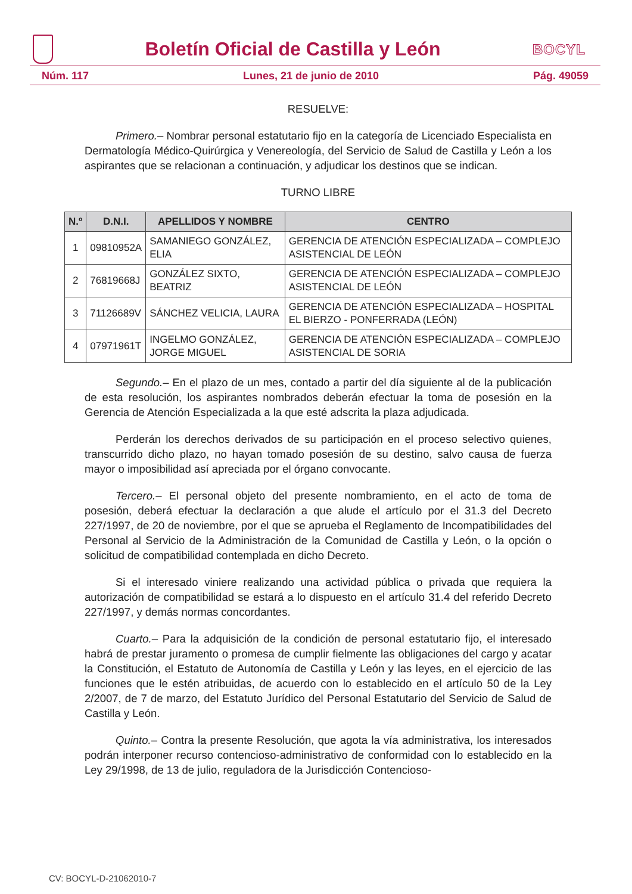Boletín Oficial de Castilla y León
BOCYL
Núm. 117 Lunes, 21 de junio de 2010 Pág. 49059
RESUELVE:
Primero.– Nombrar personal estatutario fijo en la categoría de Licenciado Especialista en Dermatología Médico-Quirúrgica y Venereología, del Servicio de Salud de Castilla y León a los aspirantes que se relacionan a continuación, y adjudicar los destinos que se indican.
TURNO LIBRE
| N.º | D.N.I. | APELLIDOS Y NOMBRE | CENTRO |
| --- | --- | --- | --- |
| 1 | 09810952A | SAMANIEGO GONZÁLEZ, ELIA | GERENCIA DE ATENCIÓN ESPECIALIZADA – COMPLEJO ASISTENCIAL DE LEÓN |
| 2 | 76819668J | GONZÁLEZ SIXTO, BEATRIZ | GERENCIA DE ATENCIÓN ESPECIALIZADA – COMPLEJO ASISTENCIAL DE LEÓN |
| 3 | 71126689V | SÁNCHEZ VELICIA, LAURA | GERENCIA DE ATENCIÓN ESPECIALIZADA – HOSPITAL EL BIERZO - PONFERRADA (LEÓN) |
| 4 | 07971961T | INGELMO GONZÁLEZ, JORGE MIGUEL | GERENCIA DE ATENCIÓN ESPECIALIZADA – COMPLEJO ASISTENCIAL DE SORIA |
Segundo.– En el plazo de un mes, contado a partir del día siguiente al de la publicación de esta resolución, los aspirantes nombrados deberán efectuar la toma de posesión en la Gerencia de Atención Especializada a la que esté adscrita la plaza adjudicada.
Perderán los derechos derivados de su participación en el proceso selectivo quienes, transcurrido dicho plazo, no hayan tomado posesión de su destino, salvo causa de fuerza mayor o imposibilidad así apreciada por el órgano convocante.
Tercero.– El personal objeto del presente nombramiento, en el acto de toma de posesión, deberá efectuar la declaración a que alude el artículo por el 31.3 del Decreto 227/1997, de 20 de noviembre, por el que se aprueba el Reglamento de Incompatibilidades del Personal al Servicio de la Administración de la Comunidad de Castilla y León, o la opción o solicitud de compatibilidad contemplada en dicho Decreto.
Si el interesado viniere realizando una actividad pública o privada que requiera la autorización de compatibilidad se estará a lo dispuesto en el artículo 31.4 del referido Decreto 227/1997, y demás normas concordantes.
Cuarto.– Para la adquisición de la condición de personal estatutario fijo, el interesado habrá de prestar juramento o promesa de cumplir fielmente las obligaciones del cargo y acatar la Constitución, el Estatuto de Autonomía de Castilla y León y las leyes, en el ejercicio de las funciones que le estén atribuidas, de acuerdo con lo establecido en el artículo 50 de la Ley 2/2007, de 7 de marzo, del Estatuto Jurídico del Personal Estatutario del Servicio de Salud de Castilla y León.
Quinto.– Contra la presente Resolución, que agota la vía administrativa, los interesados podrán interponer recurso contencioso-administrativo de conformidad con lo establecido en la Ley 29/1998, de 13 de julio, reguladora de la Jurisdicción Contencioso-
CV: BOCYL-D-21062010-7